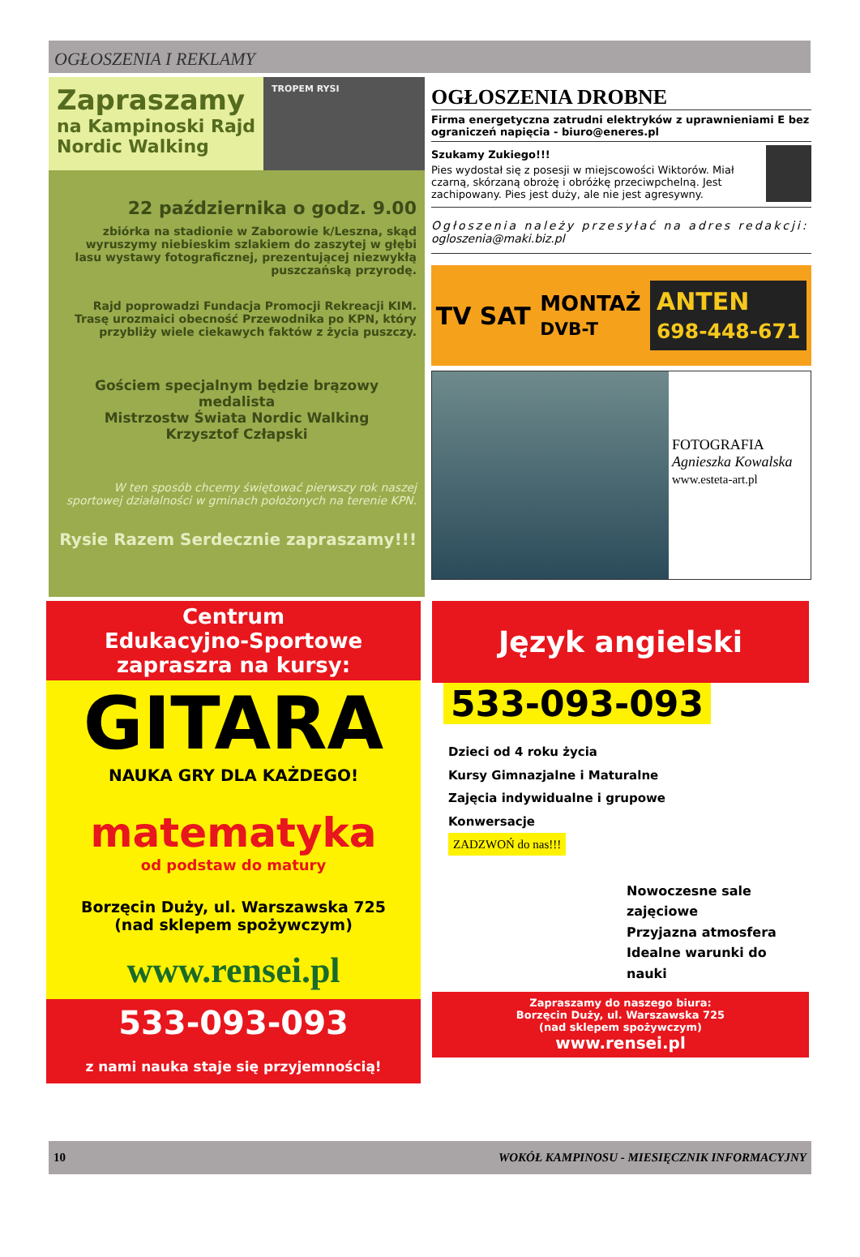OGŁOSZENIA I REKLAMY
Zapraszamy
na Kampinoski Rajd
Nordic Walking
TROPEM RYSI
22 października o godz. 9.00
zbiórka na stadionie w Zaborowie k/Leszna, skąd wyruszymy niebieskim szlakiem do zaszytej w głębi lasu wystawy fotograficznej, prezentującej niezwykłą puszczańską przyrodę.
Rajd poprowadzi Fundacja Promocji Rekreacji KIM. Trasę urozmaici obecność Przewodnika po KPN, który przybliży wiele ciekawych faktów z życia puszczy.
Gościem specjalnym będzie brązowy medalista
Mistrzostw Świata Nordic Walking
Krzysztof Człapski
W ten sposób chcemy świętować pierwszy rok naszej sportowej działalności w gminach położonych na terenie KPN.
Rysie Razem Serdecznie zapraszamy!!!
OGŁOSZENIA DROBNE
Firma energetyczna zatrudni elektryków z uprawnieniami E bez ograniczeń napięcia - biuro@eneres.pl
Szukamy Zukiego!!!
Pies wydostał się z posesji w miejscowości Wiktorów. Miał czarną, skórzaną obrożę i obróżkę przeciwpchelną. Jest zachipowany. Pies jest duży, ale nie jest agresywny.
Ogłoszenia należy przesyłać na adres redakcji: ogloszenia@maki.biz.pl
TV SAT MONTAŻ
DVB-T ANTEN
698-448-671
FOTOGRAFIA
Agnieszka Kowalska
www.esteta-art.pl
Centrum
Edukacyjno-Sportowe
zapraszra na kursy:
GITARA
NAUKA GRY DLA KAŻDEGO!
matematyka
od podstaw do matury
Borzęcin Duży, ul. Warszawska 725
(nad sklepem spożywczym)
www.rensei.pl
533-093-093
z nami nauka staje się przyjemnością!
Język angielski
533-093-093
Dzieci od 4 roku życia
Kursy Gimnazjalne i Maturalne
Zajęcia indywidualne i grupowe
Konwersacje
ZADZWOŃ do nas!!!
Nowoczesne sale zajęciowe
Przyjazna atmosfera
Idealne warunki do nauki
Zapraszamy do naszego biura:
Borzęcin Duży, ul. Warszawska 725
(nad sklepem spożywczym)
www.rensei.pl
10 WOKÓŁ KAMPINOSU - MIESIĘCZNIK INFORMACYJNY